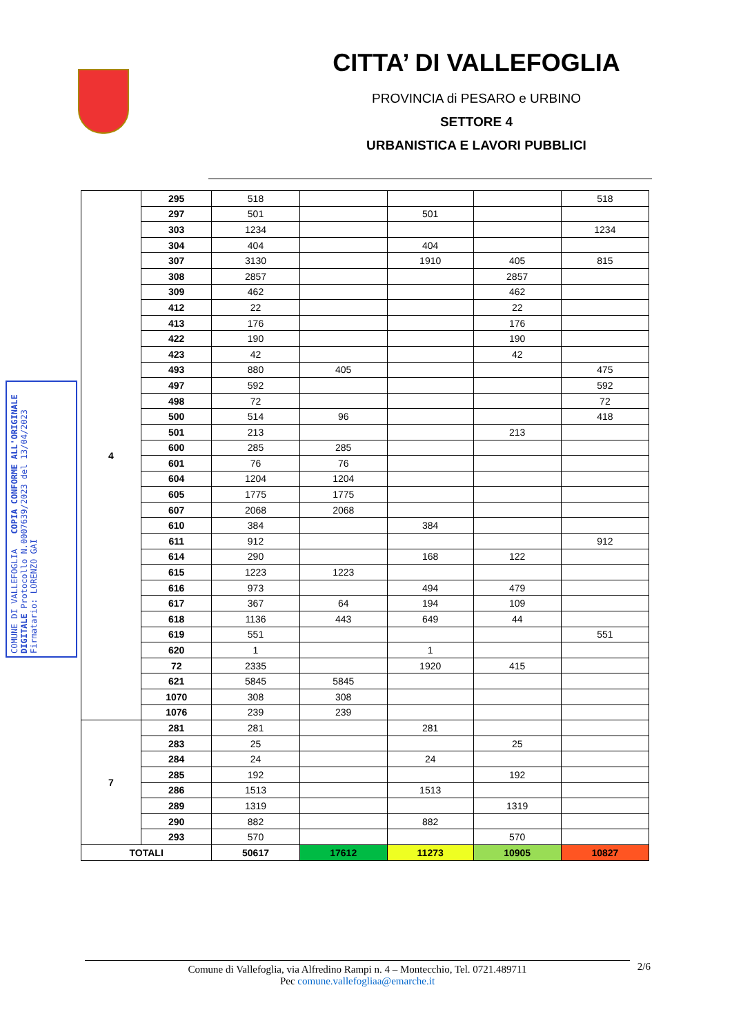CITTA’ DI VALLEFOGLIA
PROVINCIA di PESARO e URBINO
SETTORE 4
URBANISTICA E LAVORI PUBBLICI
COMUNE DI VALLEFOGLIA COPIA CONFORME ALL'ORIGINALE DIGITALE Protocollo N.0007639/2023 del 13/04/2023 Firmatario: LORENZO GAI
| 4 | 295 | 518 | | | | 518 |
| | 297 | 501 | | 501 | | |
| | 303 | 1234 | | | | 1234 |
| | 304 | 404 | | 404 | | |
| | 307 | 3130 | | 1910 | 405 | 815 |
| | 308 | 2857 | | | 2857 | |
| | 309 | 462 | | | 462 | |
| | 412 | 22 | | | 22 | |
| | 413 | 176 | | | 176 | |
| | 422 | 190 | | | 190 | |
| | 423 | 42 | | | 42 | |
| | 493 | 880 | 405 | | | 475 |
| | 497 | 592 | | | | 592 |
| | 498 | 72 | | | | 72 |
| | 500 | 514 | 96 | | | 418 |
| | 501 | 213 | | | 213 | |
| | 600 | 285 | 285 | | | |
| | 601 | 76 | 76 | | | |
| | 604 | 1204 | 1204 | | | |
| | 605 | 1775 | 1775 | | | |
| | 607 | 2068 | 2068 | | | |
| | 610 | 384 | | 384 | | |
| | 611 | 912 | | | | 912 |
| | 614 | 290 | | 168 | 122 | |
| | 615 | 1223 | 1223 | | | |
| | 616 | 973 | | 494 | 479 | |
| | 617 | 367 | 64 | 194 | 109 | |
| | 618 | 1136 | 443 | 649 | 44 | |
| | 619 | 551 | | | | 551 |
| | 620 | 1 | | 1 | | |
| | 72 | 2335 | | 1920 | 415 | |
| | 621 | 5845 | 5845 | | | |
| | 1070 | 308 | 308 | | | |
| | 1076 | 239 | 239 | | | |
| 7 | 281 | 281 | | 281 | | |
| | 283 | 25 | | | 25 | |
| | 284 | 24 | | 24 | | |
| | 285 | 192 | | | 192 | |
| | 286 | 1513 | | 1513 | | |
| | 289 | 1319 | | | 1319 | |
| | 290 | 882 | | 882 | | |
| | 293 | 570 | | | 570 | |
| TOTALI | | 50617 | 17612 | 11273 | 10905 | 10827 |
Comune di Vallefoglia, via Alfredino Rampi n. 4 – Montecchio, Tel. 0721.489711
Pec comune.vallefogliaa@emarche.it
2/6